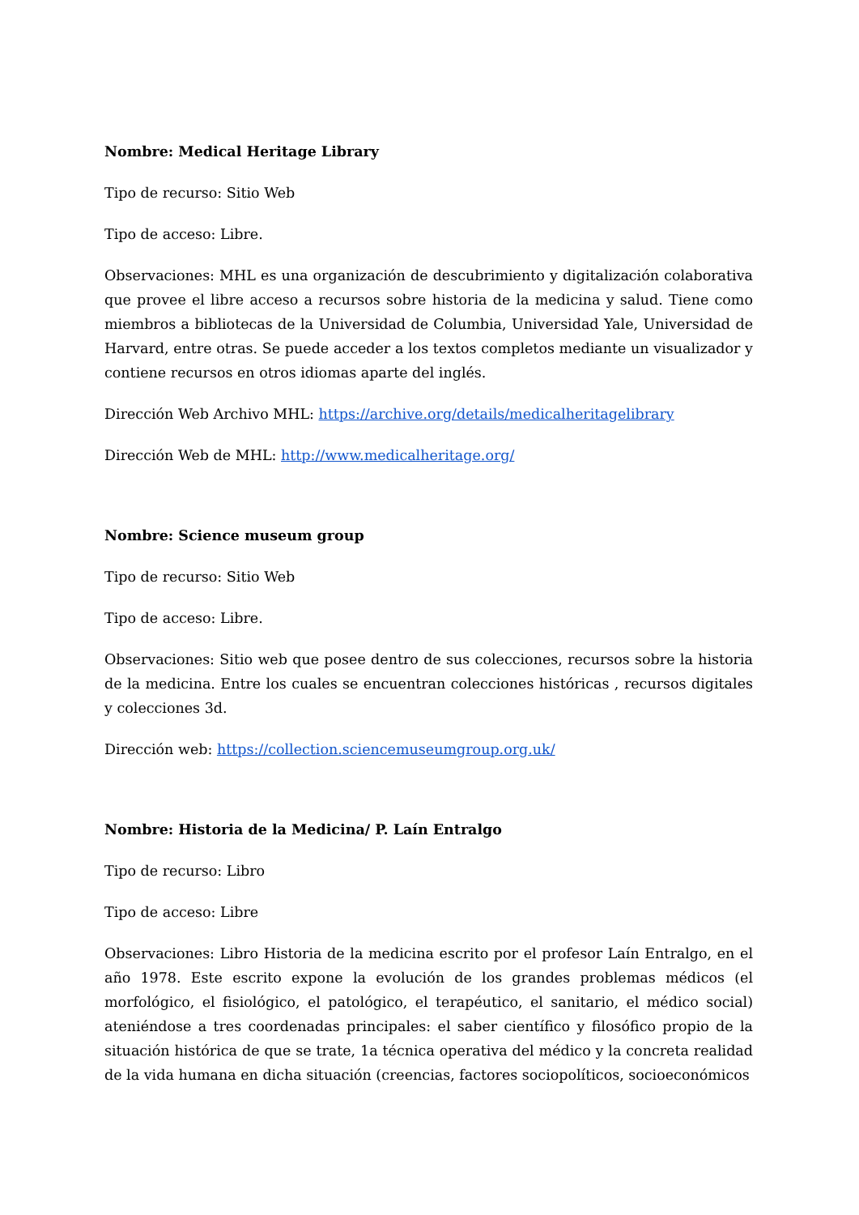Nombre: Medical Heritage Library
Tipo de recurso: Sitio Web
Tipo de acceso: Libre.
Observaciones: MHL es una organización de descubrimiento y digitalización colaborativa que provee el libre acceso a recursos sobre historia de la medicina y salud. Tiene como miembros a bibliotecas de la Universidad de Columbia, Universidad Yale, Universidad de Harvard, entre otras. Se puede acceder a los textos completos mediante un visualizador y contiene recursos en otros idiomas aparte del inglés.
Dirección Web Archivo MHL: https://archive.org/details/medicalheritagelibrary
Dirección Web de MHL: http://www.medicalheritage.org/
Nombre: Science museum group
Tipo de recurso: Sitio Web
Tipo de acceso: Libre.
Observaciones: Sitio web que posee dentro de sus colecciones, recursos sobre la historia de la medicina. Entre los cuales se encuentran colecciones históricas , recursos digitales y colecciones 3d.
Dirección web: https://collection.sciencemuseumgroup.org.uk/
Nombre: Historia de la Medicina/ P. Laín Entralgo
Tipo de recurso: Libro
Tipo de acceso: Libre
Observaciones: Libro Historia de la medicina escrito por el profesor Laín Entralgo, en el año 1978. Este escrito expone la evolución de los grandes problemas médicos (el morfológico, el fisiológico, el patológico, el terapéutico, el sanitario, el médico social) ateniéndose a tres coordenadas principales: el saber científico y filosófico propio de la situación histórica de que se trate, 1a técnica operativa del médico y la concreta realidad de la vida humana en dicha situación (creencias, factores sociopolíticos, socioeconómicos